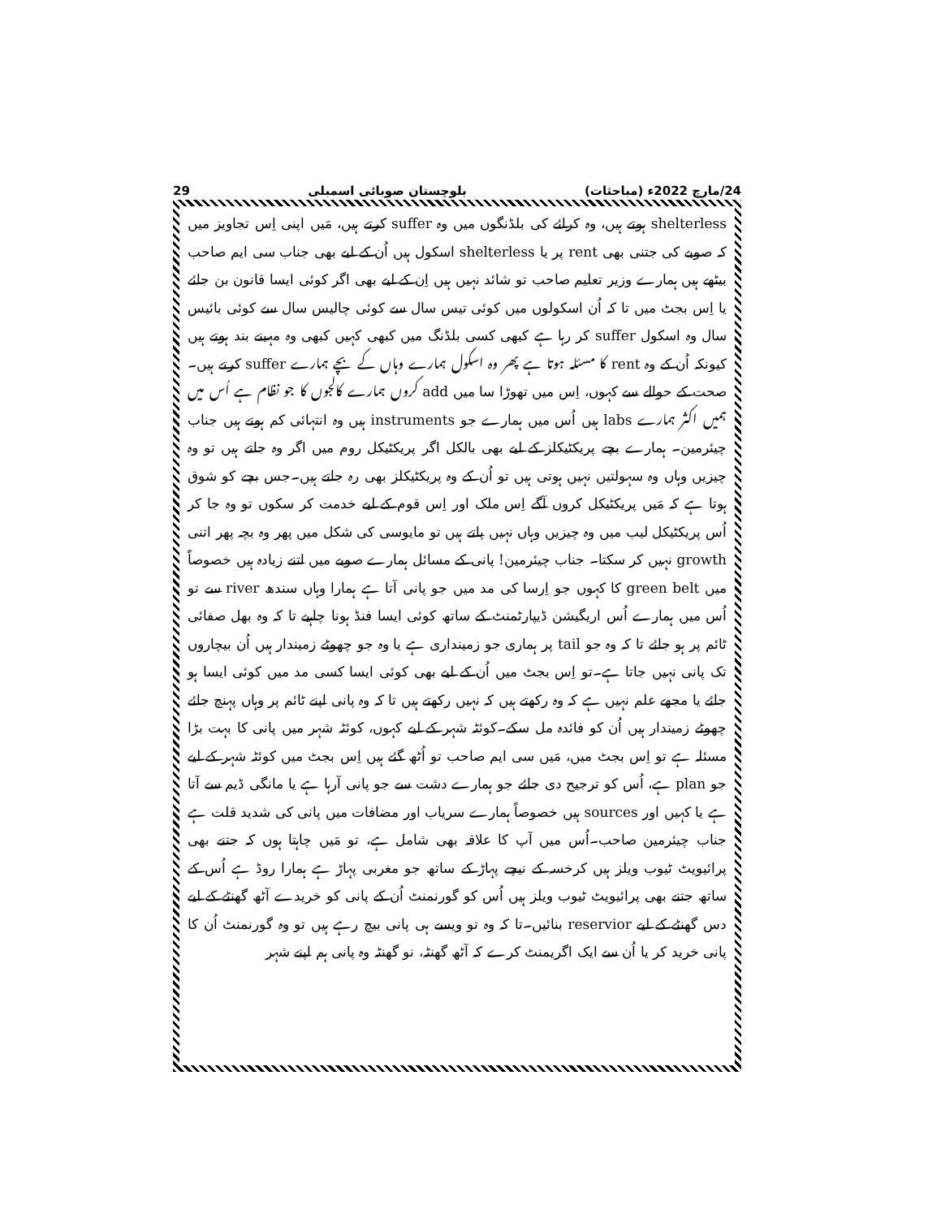24/مارچ 2022ء (مباحثات) بلوچستان صوبائی اسمبلی 29
shelterless ہوتے ہیں، وہ کرائے کی بلڈنگوں میں وہ suffer کرتے ہیں، مَیں اپنی اِس تجاویز میں کہ صوبے کی جتنی بھی rent پر یا shelterless اسکول ہیں اُن کے لیے بھی جناب سی ایم صاحب بیٹھے ہیں ہمارے وزیر تعلیم صاحب تو شائد نہیں ہیں اِن کے لیے بھی اگر کوئی ایسا قانون بن جائے یا اِس بجٹ میں تا کہ اُن اسکولوں میں کوئی تیس سال سے کوئی چالیس سال سے کوئی بائیس سال وہ اسکول suffer کر رہا ہے کبھی کسی بلڈنگ میں کبھی کہیں کبھی وہ مہینے بند ہوتے ہیں کیونکہ اُن کے وہ rent کا مسئلہ ہوتا ہے پھر وہ اسکول ہمارے وہاں کے بچے ہمارے suffer کرتے ہیں۔صحت کے حوالے سے کہوں، اِس میں تھوڑا سا میں add کروں ہمارے کالجوں کا جو نظام ہے اُس میں ہمیں اکثر ہمارے labs ہیں اُس میں ہمارے جو instruments ہیں وہ انتہائی کم ہوتے ہیں جناب چیئرمین۔ ہمارے بچے پریکٹیکلز کے لیے بھی بالکل اگر پریکٹیکل روم میں اگر وہ جاتے ہیں تو وہ چیزیں وہاں وہ سہولتیں نہیں ہوتی ہیں تو اُن کے وہ پریکٹیکلز بھی رہ جاتے ہیں۔جس بچے کو شوق ہوتا ہے کہ مَیں پریکٹیکل کروں آگے اِس ملک اور اِس قوم کے لیے خدمت کر سکوں تو وہ جا کر اُس پریکٹیکل لیب میں وہ چیزیں وہاں نہیں پاتے ہیں تو مایوسی کی شکل میں پھر وہ بچہ پھر اتنی growth نہیں کر سکتا۔ جناب چیئرمین! پانی کے مسائل ہمارے صوبے میں اتنے زیادہ ہیں خصوصاً میں green belt کا کہوں جو اِرسا کی مد میں جو پانی آتا ہے ہمارا وہاں سندھ river سے تو اُس میں ہمارے اُس اریگیشن ڈیپارٹمنٹ کے ساتھ کوئی ایسا فنڈ ہونا چاہیے تا کہ وہ بھل صفائی ٹائم پر ہو جائے تا کہ وہ جو tail پر ہماری جو زمینداری ہے یا وہ جو چھوٹے زمیندار ہیں اُن بیچاروں تک پانی نہیں جاتا ہے۔تو اِس بجٹ میں اُن کے لیے بھی کوئی ایسا کسی مد میں کوئی ایسا ہو جائے یا مجھے علم نہیں ہے کہ وہ رکھتے ہیں کہ نہیں رکھتے ہیں تا کہ وہ پانی اپنے ٹائم پر وہاں پہنچ جائے چھوٹے زمیندار ہیں اُن کو فائدہ مل سکے۔کوئٹہ شہر کے لیے کہوں، کوئٹہ شہر میں پانی کا بہت بڑا مسئلہ ہے تو اِس بجٹ میں، مَیں سی ایم صاحب تو اُٹھ گئے ہیں اِس بجٹ میں کوئٹہ شہر کے لیے جو plan ہے، اُس کو ترجیح دی جائے جو ہمارے دشت سے جو پانی آرہا ہے یا مانگی ڈیم سے آتا ہے یا کہیں اور sources ہیں خصوصاً ہمارے سریاب اور مضافات میں پانی کی شدید قلت ہے جناب چیئرمین صاحب۔اُس میں آپ کا علاقہ بھی شامل ہے، تو مَیں چاہتا ہوں کہ جتنے بھی پرائیویٹ ٹیوب ویلز ہیں کرخسہ کے نیچے پہاڑ کے ساتھ جو مغربی پہاڑ ہے ہمارا روڈ ہے اُس کے ساتھ جتنے بھی پرائیویٹ ٹیوب ویلز ہیں اُس کو گورنمنٹ اُن کے پانی کو خریدے آٹھ گھنٹے کے لیے دس گھنٹے کے لیے reservior بنائیں۔تا کہ وہ تو ویسے ہی پانی بیچ رہے ہیں تو وہ گورنمنٹ اُن کا پانی خرید کر یا اُن سے ایک اگریمنٹ کرے کہ آٹھ گھنٹہ، نو گھنٹہ وہ پانی ہم اپنے شہر